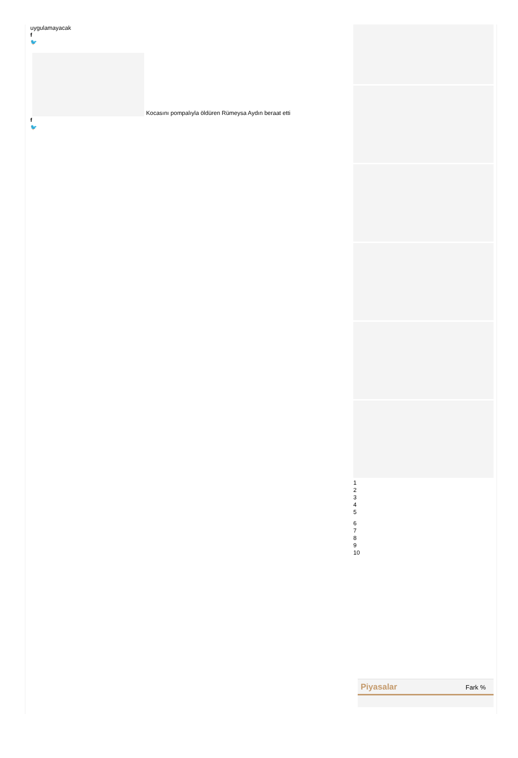uygulamayacak
f
🐦
Kocasını pompalıyla öldüren Rümeysa Aydın beraat etti
f
🐦
1
2
3
4
5
6
7
8
9
10
Piyasalar Fark %